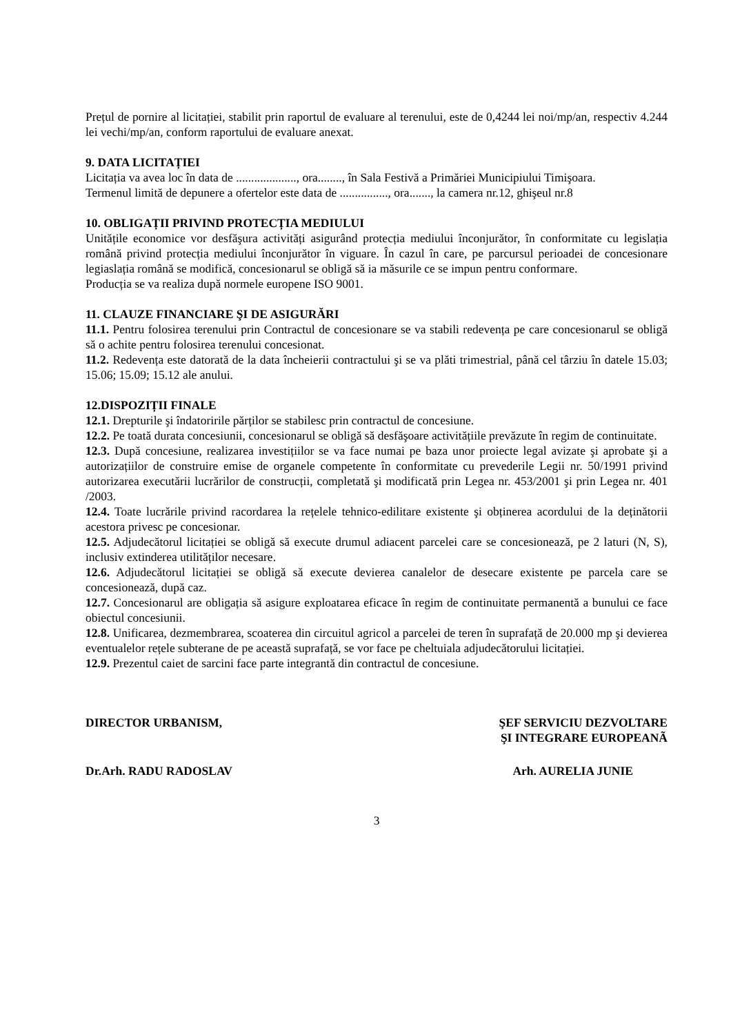Prețul de pornire al licitației, stabilit prin raportul de evaluare al terenului, este de 0,4244 lei noi/mp/an, respectiv 4.244 lei vechi/mp/an, conform raportului de evaluare anexat.
9. DATA LICITAȚIEI
Licitația va avea loc în data de ...................., ora........, în Sala Festivă a Primăriei Municipiului Timişoara.
Termenul limită de depunere a ofertelor este data de ................, ora......., la camera nr.12, ghişeul nr.8
10. OBLIGAȚII PRIVIND PROTECȚIA MEDIULUI
Unitățile economice vor desfăşura activități asigurând protecția mediului înconjurător, în conformitate cu legislația română privind protecția mediului înconjurător în viguare. În cazul în care, pe parcursul perioadei de concesionare legiaslația română se modifică, concesionarul se obligă să ia măsurile ce se impun pentru conformare.
Producția se va realiza după normele europene ISO 9001.
11. CLAUZE FINANCIARE ŞI DE ASIGURĂRI
11.1. Pentru folosirea terenului prin Contractul de concesionare se va stabili redevența pe care concesionarul se obligă să o achite pentru folosirea terenului concesionat.
11.2. Redevența este datorată de la data încheierii contractului şi se va plăti trimestrial, până cel târziu în datele 15.03; 15.06; 15.09; 15.12 ale anului.
12.DISPOZIȚII FINALE
12.1. Drepturile şi îndatoririle părților se stabilesc prin contractul de concesiune.
12.2. Pe toată durata concesiunii, concesionarul se obligă să desfăşoare activitățiile prevăzute în regim de continuitate.
12.3. După concesiune, realizarea investițiilor se va face numai pe baza unor proiecte legal avizate şi aprobate şi a autorizațiilor de construire emise de organele competente în conformitate cu prevederile Legii nr. 50/1991 privind autorizarea executării lucrărilor de construcții, completată şi modificată prin Legea nr. 453/2001 şi prin Legea nr. 401 /2003.
12.4. Toate lucrările privind racordarea la rețelele tehnico-edilitare existente şi obținerea acordului de la deținătorii acestora privesc pe concesionar.
12.5. Adjudecătorul licitației se obligă să execute drumul adiacent parcelei care se concesionează, pe 2 laturi (N, S), inclusiv extinderea utilităților necesare.
12.6. Adjudecătorul licitației se obligă să execute devierea canalelor de desecare existente pe parcela care se concesionează, după caz.
12.7. Concesionarul are obligația să asigure exploatarea eficace în regim de continuitate permanentă a bunului ce face obiectul concesiunii.
12.8. Unificarea, dezmembrarea, scoaterea din circuitul agricol a parcelei de teren în suprafață de 20.000 mp şi devierea eventualelor rețele subterane de pe această suprafață, se vor face pe cheltuiala adjudecătorului licitației.
12.9. Prezentul caiet de sarcini face parte integrantă din contractul de concesiune.
DIRECTOR URBANISM, ŞEF SERVICIU DEZVOLTARE
ŞI INTEGRARE EUROPEANÃ
Dr.Arh. RADU RADOSLAV Arh. AURELIA JUNIE
3